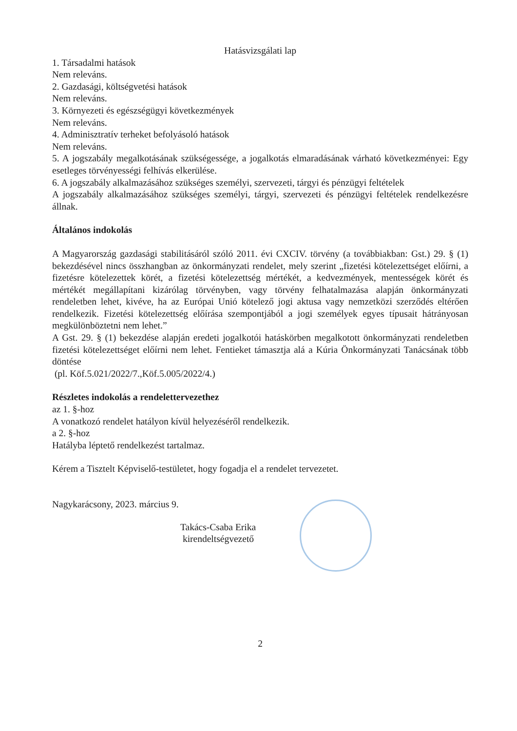Hatásvizsgálati lap
1. Társadalmi hatások
Nem releváns.
2. Gazdasági, költségvetési hatások
Nem releváns.
3. Környezeti és egészségügyi következmények
Nem releváns.
4. Adminisztratív terheket befolyásoló hatások
Nem releváns.
5. A jogszabály megalkotásának szükségessége, a jogalkotás elmaradásának várható következményei: Egy esetleges törvényességi felhívás elkerülése.
6. A jogszabály alkalmazásához szükséges személyi, szervezeti, tárgyi és pénzügyi feltételek
A jogszabály alkalmazásához szükséges személyi, tárgyi, szervezeti és pénzügyi feltételek rendelkezésre állnak.
Általános indokolás
A Magyarország gazdasági stabilitásáról szóló 2011. évi CXCIV. törvény (a továbbiakban: Gst.) 29. § (1) bekezdésével nincs összhangban az önkormányzati rendelet, mely szerint „fizetési kötelezettséget előírni, a fizetésre kötelezettek körét, a fizetési kötelezettség mértékét, a kedvezmények, mentességek körét és mértékét megállapítani kizárólag törvényben, vagy törvény felhatalmazása alapján önkormányzati rendeletben lehet, kivéve, ha az Európai Unió kötelező jogi aktusa vagy nemzetközi szerződés eltérően rendelkezik. Fizetési kötelezettség előírása szempontjából a jogi személyek egyes típusait hátrányosan megkülönböztetni nem lehet.”
A Gst. 29. § (1) bekezdése alapján eredeti jogalkotói hatáskörben megalkotott önkormányzati rendeletben fizetési kötelezettséget előírni nem lehet. Fentieket támasztja alá a Kúria Önkormányzati Tanácsának több döntése
(pl. Köf.5.021/2022/7.,Köf.5.005/2022/4.)
Részletes indokolás a rendelettervezethez
az 1. §-hoz
A vonatkozó rendelet hatályon kívül helyezéséről rendelkezik.
a 2. §-hoz
Hatályba léptető rendelkezést tartalmaz.
Kérem a Tisztelt Képviselő-testületet, hogy fogadja el a rendelet tervezetet.
Nagykarácsony, 2023. március 9.
Takács-Csaba Erika
kirendeltségvezető
2